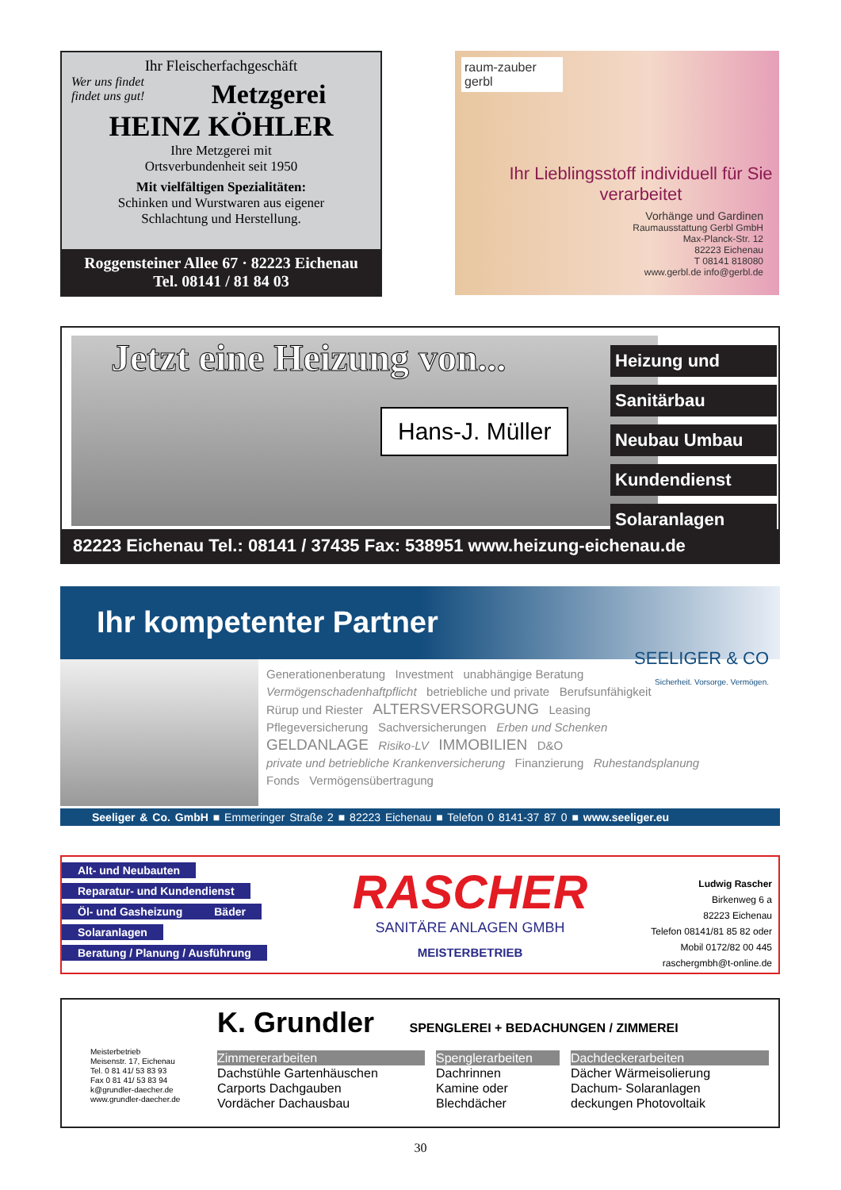Ihr Fleischerfachgeschäft
Wer uns findet
findet uns gut!
Metzgerei
HEINZ KÖHLER
Ihre Metzgerei mit
Ortsverbundenheit seit 1950
Mit vielfältigen Spezialitäten:
Schinken und Wurstwaren aus eigener
Schlachtung und Herstellung.
Roggensteiner Allee 67 · 82223 Eichenau
Tel. 08141 / 81 84 03
raum-zauber gerbl
Ihr Lieblingsstoff individuell für Sie verarbeitet
Vorhänge und Gardinen
Raumausstattung Gerbl GmbH
Max-Planck-Str. 12
82223 Eichenau
T 08141 818080
www.gerbl.de info@gerbl.de
Jetzt eine Heizung von...
Hans-J. Müller
Heizung und
Sanitärbau
Neubau Umbau
Kundendienst
Solaranlagen
82223 Eichenau Tel.: 08141 / 37435 Fax: 538951 www.heizung-eichenau.de
Ihr kompetenter Partner
SEELIGER & CO
Sicherheit. Vorsorge. Vermögen.
Generationenberatung Investment unabhängige Beratung
Vermögenschadenhaftpflicht betriebliche und private Berufsunfähigkeit
Rürup und Riester ALTERSVERSORGUNG Leasing
Pflegeversicherung Sachversicherungen Erben und Schenken
GELDANLAGE Risiko-LV IMMOBILIEN D&O
private und betriebliche Krankenversicherung Finanzierung Ruhestandsplanung
Fonds Vermögensübertragung
Seeliger & Co. GmbH ■ Emmeringer Straße 2 ■ 82223 Eichenau ■ Telefon 0 8141-37 87 0 ■ www.seeliger.eu
Alt- und Neubauten Reparatur- und Kundendienst Öl- und Gasheizung Bäder Solaranlagen
Beratung / Planung / Ausführung
RASCHER
SANITÄRE ANLAGEN GMBH
MEISTERBETRIEB
Ludwig Rascher
Birkenweg 6 a
82223 Eichenau
Telefon 08141/81 85 82 oder
Mobil 0172/82 00 445
raschergmbh@t-online.de
Meisterbetrieb
Meisenstr. 17, Eichenau
Tel. 0 81 41/ 53 83 93
Fax 0 81 41/ 53 83 94
k@grundler-daecher.de
www.grundler-daecher.de
K. Grundler SPENGLEREI + BEDACHUNGEN / ZIMMEREI
Zimmererarbeiten
Dachstühle Gartenhäuschen
Carports Dachgauben
Vordächer Dachausbau
Spenglerarbeiten
Dachrinnen
Kamine oder
Blechdächer
Dachdeckerarbeiten
Dächer Wärmeisolierung
Dachum- Solaranlagen
deckungen Photovoltaik
30